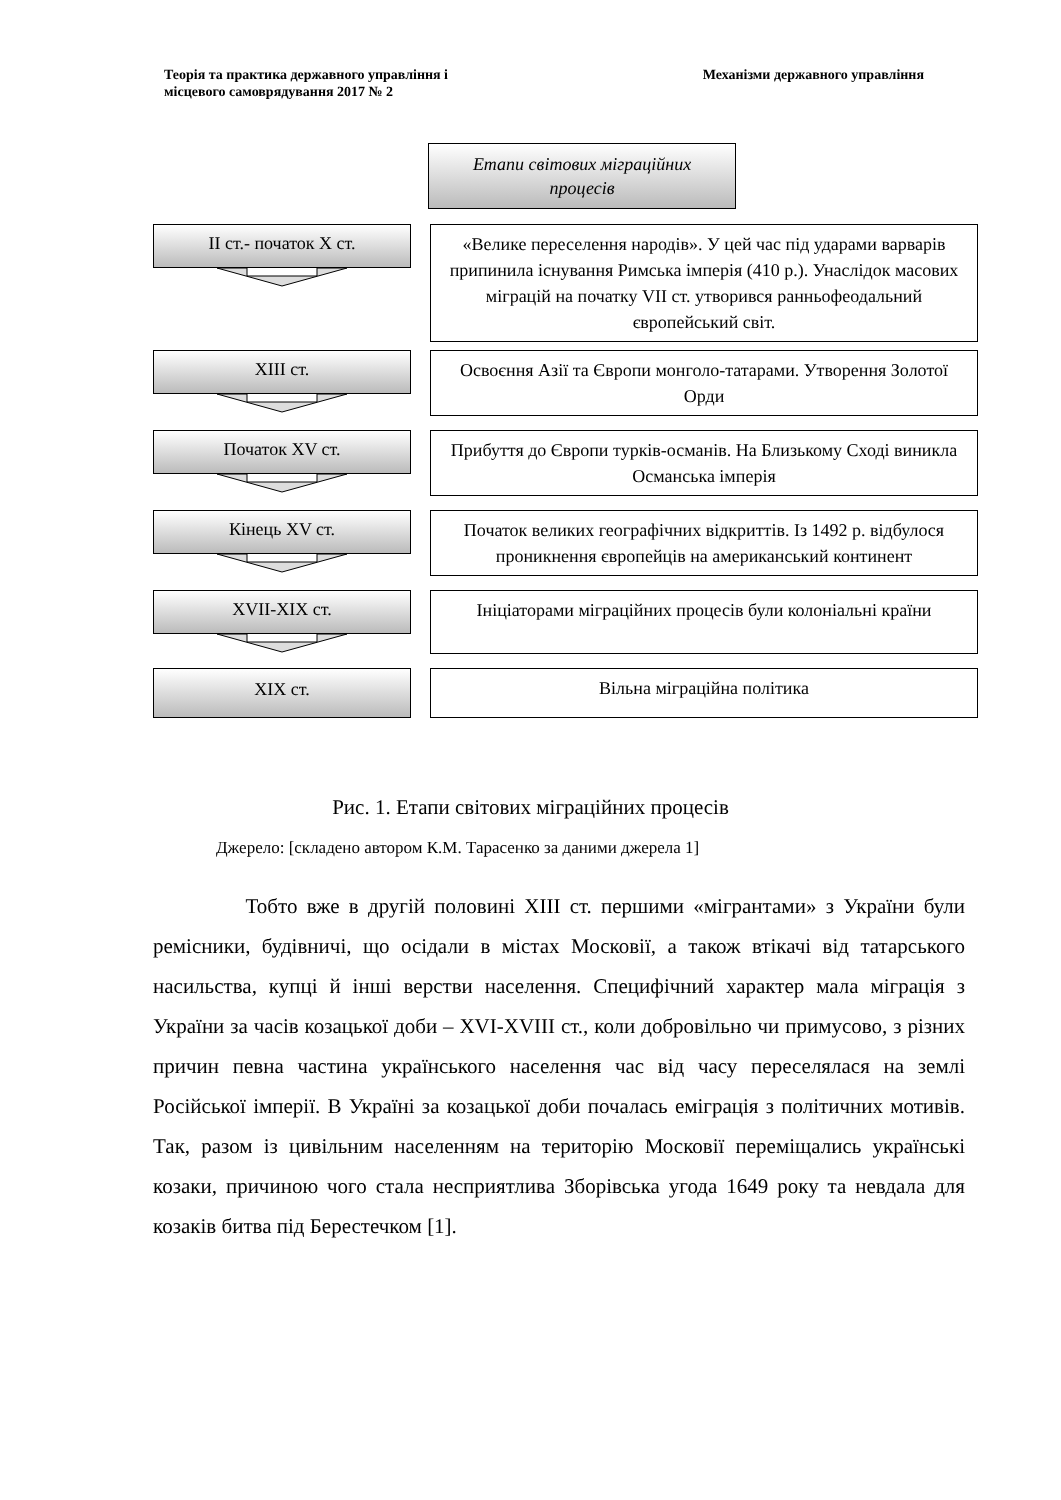Теорія та практика державного управління і
місцевого самоврядування 2017 № 2
Механізми державного управління
Етапи світових міграційних
процесів
ІІ ст.- початок Х ст.
«Велике переселення народів». У цей час під ударами варварів припинила існування Римська імперія (410 р.). Унаслідок масових міграцій на початку VІІ ст. утворився ранньофеодальний європейський світ.
ХІІІ ст.
Освоєння Азії та Європи монголо-татарами. Утворення Золотої Орди
Початок ХV ст.
Прибуття до Європи турків-османів. На Близькому Сході виникла Османська імперія
Кінець ХV ст.
Початок великих географічних відкриттів. Із 1492 р. відбулося проникнення європейців на американський континент
ХVІІ-ХІХ ст.
Ініціаторами міграційних процесів були колоніальні країни
ХІХ ст.
Вільна міграційна політика
Рис. 1. Етапи світових міграційних процесів
Джерело: [складено автором К.М. Тарасенко за даними джерела 1]
Тобто вже в другій половині ХІІІ ст. першими «мігрантами» з України були ремісники, будівничі, що осідали в містах Московії, а також втікачі від татарського насильства, купці й інші верстви населення. Специфічний характер мала міграція з України за часів козацької доби – XVI-XVIII ст., коли добровільно чи примусово, з різних причин певна частина українського населення час від часу переселялася на землі Російської імперії. В Україні за козацької доби почалась еміграція з політичних мотивів. Так, разом із цивільним населенням на територію Московії переміщались українські козаки, причиною чого стала несприятлива Зборівська угода 1649 року та невдала для козаків битва під Берестечком [1].